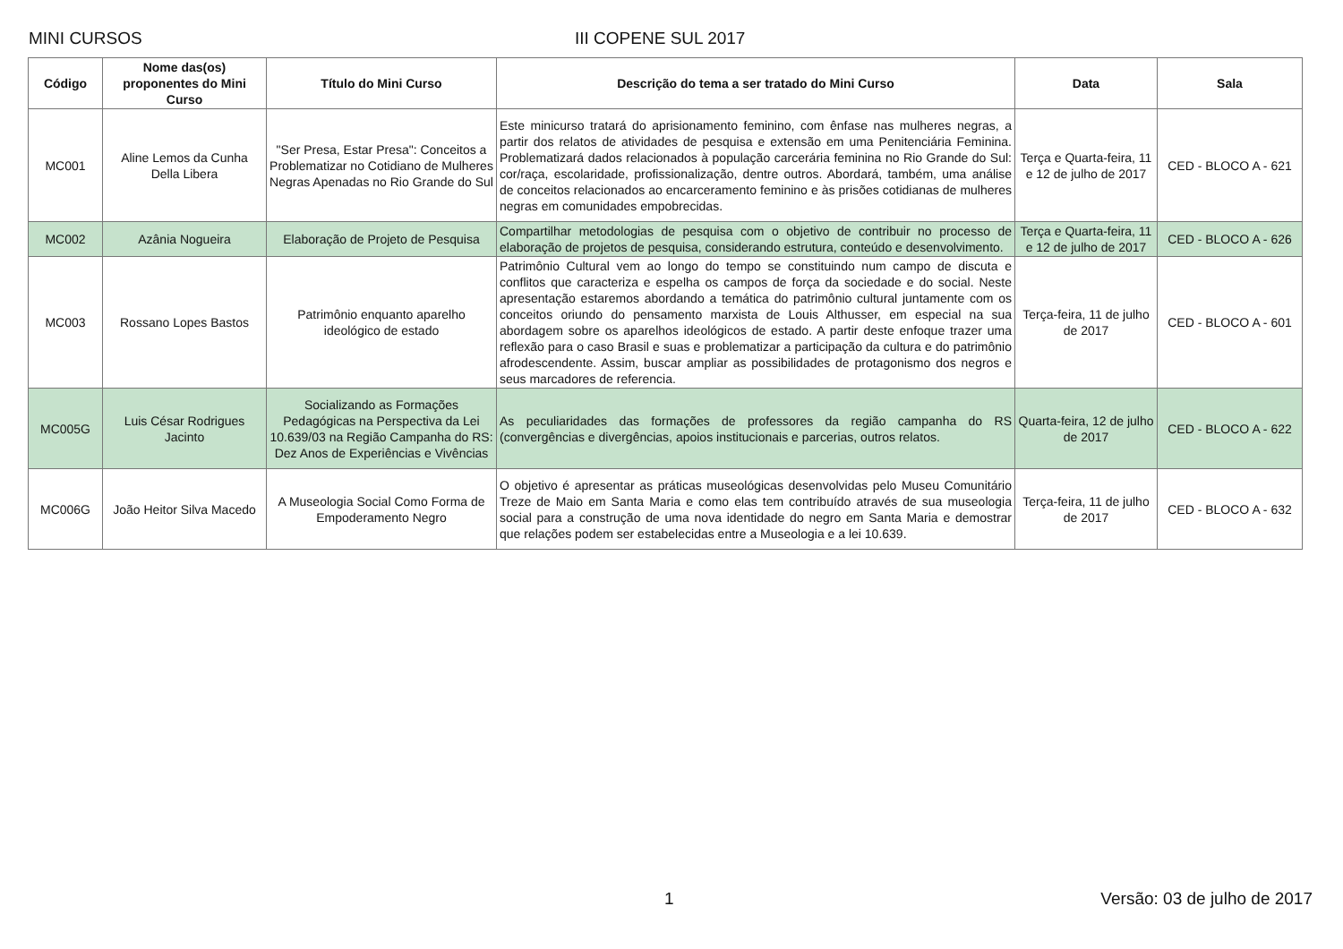MINI CURSOS III COPENE SUL 2017
| Código | Nome das(os) proponentes do Mini Curso | Título do Mini Curso | Descrição do tema a ser tratado do Mini Curso | Data | Sala |
| --- | --- | --- | --- | --- | --- |
| MC001 | Aline Lemos da Cunha Della Libera | "Ser Presa, Estar Presa": Conceitos a Problematizar no Cotidiano de Mulheres Negras Apenadas no Rio Grande do Sul | Este minicurso tratará do aprisionamento feminino, com ênfase nas mulheres negras, a partir dos relatos de atividades de pesquisa e extensão em uma Penitenciária Feminina. Problematizará dados relacionados à população carcerária feminina no Rio Grande do Sul: cor/raça, escolaridade, profissionalização, dentre outros. Abordará, também, uma análise de conceitos relacionados ao encarceramento feminino e às prisões cotidianas de mulheres negras em comunidades empobrecidas. | Terça e Quarta-feira, 11 e 12 de julho de 2017 | CED - BLOCO A - 621 |
| MC002 | Azânia Nogueira | Elaboração de Projeto de Pesquisa | Compartilhar metodologias de pesquisa com o objetivo de contribuir no processo de elaboração de projetos de pesquisa, considerando estrutura, conteúdo e desenvolvimento. | Terça e Quarta-feira, 11 e 12 de julho de 2017 | CED - BLOCO A - 626 |
| MC003 | Rossano Lopes Bastos | Patrimônio enquanto aparelho ideológico de estado | Patrimônio Cultural vem ao longo do tempo se constituindo num campo de discuta e conflitos que caracteriza e espelha os campos de força da sociedade e do social. Neste apresentação estaremos abordando a temática do patrimônio cultural juntamente com os conceitos oriundo do pensamento marxista de Louis Althusser, em especial na sua abordagem sobre os aparelhos ideológicos de estado. A partir deste enfoque trazer uma reflexão para o caso Brasil e suas e problematizar a participação da cultura e do patrimônio afrodescendente. Assim, buscar ampliar as possibilidades de protagonismo dos negros e seus marcadores de referencia. | Terça-feira, 11 de julho de 2017 | CED - BLOCO A - 601 |
| MC005G | Luis César Rodrigues Jacinto | Socializando as Formações Pedagógicas na Perspectiva da Lei 10.639/03 na Região Campanha do RS: Dez Anos de Experiências e Vivências | As peculiaridades das formações de professores da região campanha do RS (convergências e divergências, apoios institucionais e parcerias, outros relatos. | Quarta-feira, 12 de julho de 2017 | CED - BLOCO A - 622 |
| MC006G | João Heitor Silva Macedo | A Museologia Social Como Forma de Empoderamento Negro | O objetivo é apresentar as práticas museológicas desenvolvidas pelo Museu Comunitário Treze de Maio em Santa Maria e como elas tem contribuído através de sua museologia social para a construção de uma nova identidade do negro em Santa Maria e demostrar que relações podem ser estabelecidas entre a Museologia e a lei 10.639. | Terça-feira, 11 de julho de 2017 | CED - BLOCO A - 632 |
1 Versão: 03 de julho de 2017